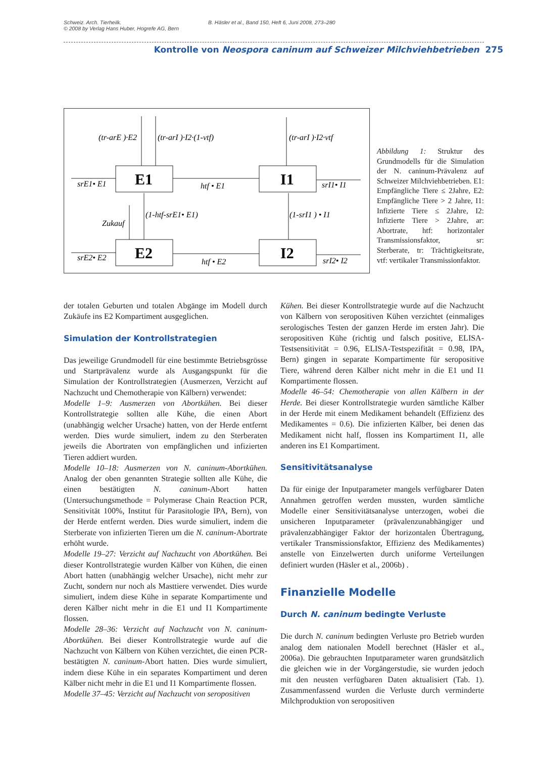Schweiz. Arch. Tierheilk.
© 2008 by Verlag Hans Huber, Hogrefe AG, Bern
B. Häsler et al., Band 150, Heft 6, Juni 2008, 273–280
Kontrolle von Neospora caninum auf Schweizer Milchviehbetrieben 275
E1
I1
E2
I2
(tr-arE )·E2
(tr-arI )·I2·(1-vtf)
(tr-arI )·I2·vtf
srE1• E1
htf • E1
srI1• I1
(1-htf-srE1• E1)
Zukauf
(1-srI1 ) • I1
srE2• E2
htf • E2
srI2• I2
Abbildung 1: Struktur des Grundmodells für die Simulation der N. caninum-Prävalenz auf Schweizer Milchviehbetrieben. E1: Empfängliche Tiere ≤ 2Jahre, E2: Empfängliche Tiere > 2 Jahre, I1: Infizierte Tiere ≤ 2Jahre, I2: Infizierte Tiere > 2Jahre, ar: Abortrate, htf: horizontaler Transmissionsfaktor, sr: Sterberate, tr: Trächtigkeitsrate, vtf: vertikaler Transmissionfaktor.
der totalen Geburten und totalen Abgänge im Modell durch Zukäufe ins E2 Kompartiment ausgeglichen.
Simulation der Kontrollstrategien
Das jeweilige Grundmodell für eine bestimmte Betriebsgrösse und Startprävalenz wurde als Ausgangspunkt für die Simulation der Kontrollstrategien (Ausmerzen, Verzicht auf Nachzucht und Chemotherapie von Kälbern) verwendet:
Modelle 1–9: Ausmerzen von Abortkühen. Bei dieser Kontrollstrategie sollten alle Kühe, die einen Abort (unabhängig welcher Ursache) hatten, von der Herde entfernt werden. Dies wurde simuliert, indem zu den Sterberaten jeweils die Abortraten von empfänglichen und infizierten Tieren addiert wurden.
Modelle 10–18: Ausmerzen von N. caninum-Abortkühen. Analog der oben genannten Strategie sollten alle Kühe, die einen bestätigten N. caninum-Abort hatten (Untersuchungsmethode = Polymerase Chain Reaction PCR, Sensitivität 100%, Institut für Parasitologie IPA, Bern), von der Herde entfernt werden. Dies wurde simuliert, indem die Sterberate von infizierten Tieren um die N. caninum-Abortrate erhöht wurde.
Modelle 19–27: Verzicht auf Nachzucht von Abortkühen. Bei dieser Kontrollstrategie wurden Kälber von Kühen, die einen Abort hatten (unabhängig welcher Ursache), nicht mehr zur Zucht, sondern nur noch als Masttiere verwendet. Dies wurde simuliert, indem diese Kühe in separate Kompartimente und deren Kälber nicht mehr in die E1 und I1 Kompartimente flossen.
Modelle 28–36: Verzicht auf Nachzucht von N. caninum-Abortkühen. Bei dieser Kontrollstrategie wurde auf die Nachzucht von Kälbern von Kühen verzichtet, die einen PCR-bestätigten N. caninum-Abort hatten. Dies wurde simuliert, indem diese Kühe in ein separates Kompartiment und deren Kälber nicht mehr in die E1 und I1 Kompartimente flossen.
Modelle 37–45: Verzicht auf Nachzucht von seropositiven
Kühen. Bei dieser Kontrollstrategie wurde auf die Nachzucht von Kälbern von seropositiven Kühen verzichtet (einmaliges serologisches Testen der ganzen Herde im ersten Jahr). Die seropositiven Kühe (richtig und falsch positive, ELISA-Testsensitivität = 0.96, ELISA-Testspezifität = 0.98, IPA, Bern) gingen in separate Kompartimente für seropositive Tiere, während deren Kälber nicht mehr in die E1 und I1 Kompartimente flossen.
Modelle 46–54: Chemotherapie von allen Kälbern in der Herde. Bei dieser Kontrollstrategie wurden sämtliche Kälber in der Herde mit einem Medikament behandelt (Effizienz des Medikamentes = 0.6). Die infizierten Kälber, bei denen das Medikament nicht half, flossen ins Kompartiment I1, alle anderen ins E1 Kompartiment.
Sensitivitätsanalyse
Da für einige der Inputparameter mangels verfügbarer Daten Annahmen getroffen werden mussten, wurden sämtliche Modelle einer Sensitivitätsanalyse unterzogen, wobei die unsicheren Inputparameter (prävalenzunabhängiger und prävalenzabhängiger Faktor der horizontalen Übertragung, vertikaler Transmissionsfaktor, Effizienz des Medikamentes) anstelle von Einzelwerten durch uniforme Verteilungen definiert wurden (Häsler et al., 2006b) .
Finanzielle Modelle
Durch N. caninum bedingte Verluste
Die durch N. caninum bedingten Verluste pro Betrieb wurden analog dem nationalen Modell berechnet (Häsler et al., 2006a). Die gebrauchten Inputparameter waren grundsätzlich die gleichen wie in der Vorgängerstudie, sie wurden jedoch mit den neusten verfügbaren Daten aktualisiert (Tab. 1). Zusammenfassend wurden die Verluste durch verminderte Milchproduktion von seropositiven